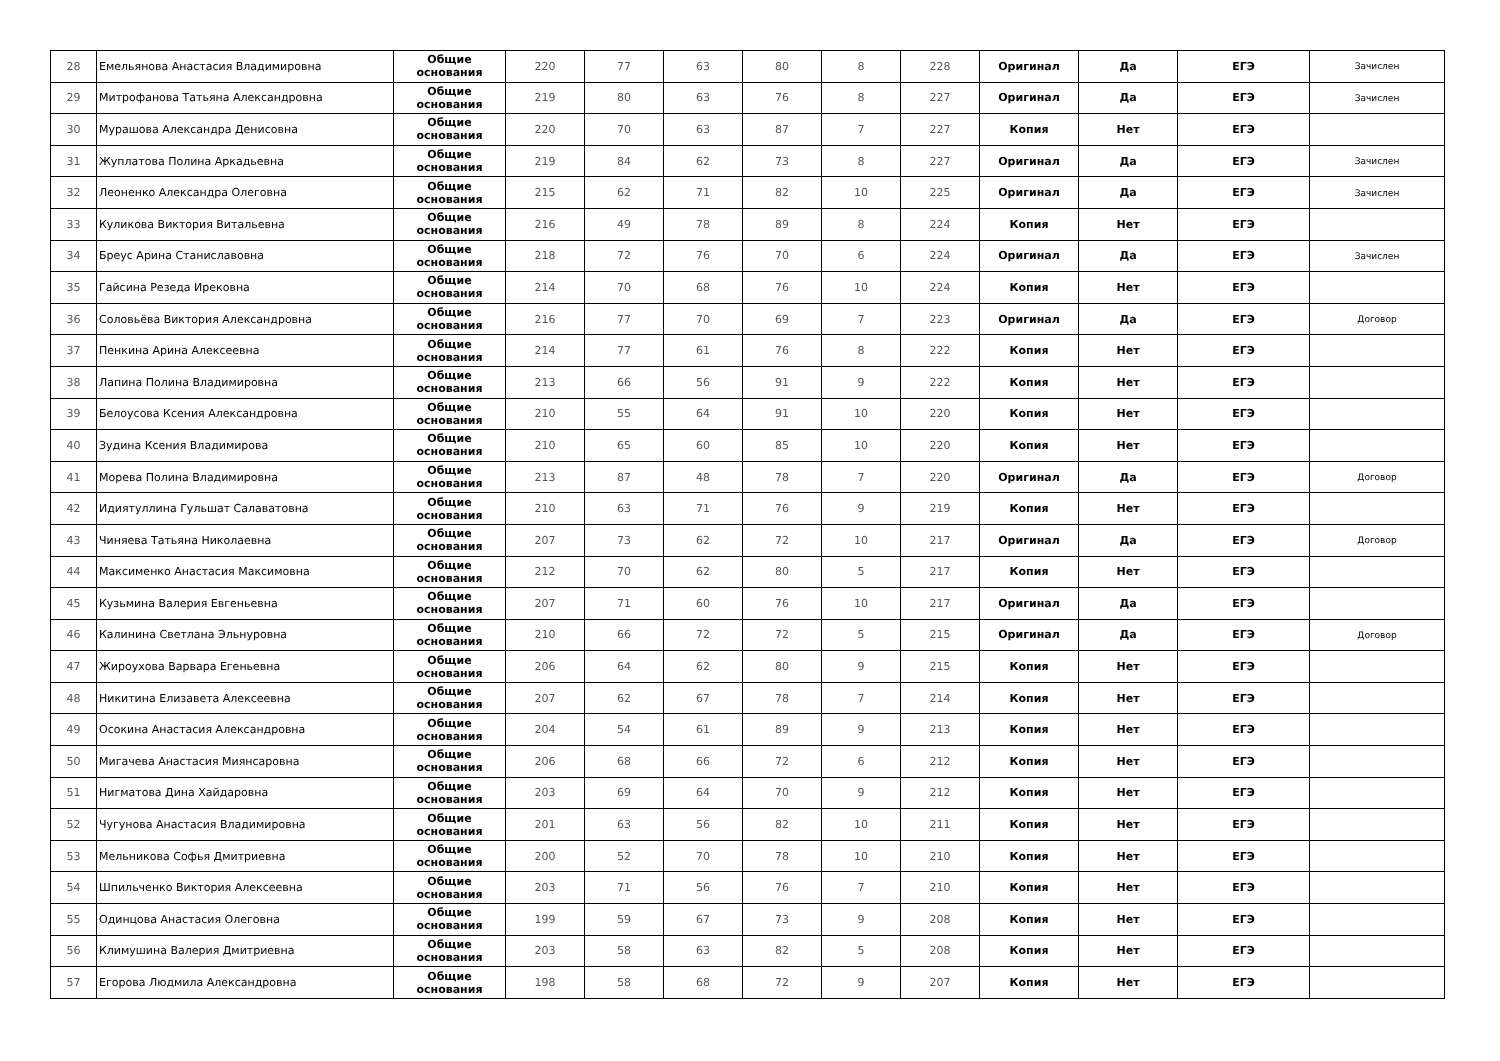| 28 | Емельянова Анастасия Владимировна | Общие основания | 220 | 77 | 63 | 80 | 8 | 228 | Оригинал | Да | ЕГЭ | Зачислен |
| 29 | Митрофанова Татьяна Александровна | Общие основания | 219 | 80 | 63 | 76 | 8 | 227 | Оригинал | Да | ЕГЭ | Зачислен |
| 30 | Мурашова Александра Денисовна | Общие основания | 220 | 70 | 63 | 87 | 7 | 227 | Копия | Нет | ЕГЭ | |
| 31 | Жуплатова Полина Аркадьевна | Общие основания | 219 | 84 | 62 | 73 | 8 | 227 | Оригинал | Да | ЕГЭ | Зачислен |
| 32 | Леоненко Александра Олеговна | Общие основания | 215 | 62 | 71 | 82 | 10 | 225 | Оригинал | Да | ЕГЭ | Зачислен |
| 33 | Куликова Виктория Витальевна | Общие основания | 216 | 49 | 78 | 89 | 8 | 224 | Копия | Нет | ЕГЭ | |
| 34 | Бреус Арина Станиславовна | Общие основания | 218 | 72 | 76 | 70 | 6 | 224 | Оригинал | Да | ЕГЭ | Зачислен |
| 35 | Гайсина Резеда Ирековна | Общие основания | 214 | 70 | 68 | 76 | 10 | 224 | Копия | Нет | ЕГЭ | |
| 36 | Соловьёва Виктория Александровна | Общие основания | 216 | 77 | 70 | 69 | 7 | 223 | Оригинал | Да | ЕГЭ | Договор |
| 37 | Пенкина Арина Алексеевна | Общие основания | 214 | 77 | 61 | 76 | 8 | 222 | Копия | Нет | ЕГЭ | |
| 38 | Лапина Полина Владимировна | Общие основания | 213 | 66 | 56 | 91 | 9 | 222 | Копия | Нет | ЕГЭ | |
| 39 | Белоусова Ксения Александровна | Общие основания | 210 | 55 | 64 | 91 | 10 | 220 | Копия | Нет | ЕГЭ | |
| 40 | Зудина Ксения Владимирова | Общие основания | 210 | 65 | 60 | 85 | 10 | 220 | Копия | Нет | ЕГЭ | |
| 41 | Морева Полина Владимировна | Общие основания | 213 | 87 | 48 | 78 | 7 | 220 | Оригинал | Да | ЕГЭ | Договор |
| 42 | Идиятуллина Гульшат Салаватовна | Общие основания | 210 | 63 | 71 | 76 | 9 | 219 | Копия | Нет | ЕГЭ | |
| 43 | Чиняева Татьяна Николаевна | Общие основания | 207 | 73 | 62 | 72 | 10 | 217 | Оригинал | Да | ЕГЭ | Договор |
| 44 | Максименко Анастасия Максимовна | Общие основания | 212 | 70 | 62 | 80 | 5 | 217 | Копия | Нет | ЕГЭ | |
| 45 | Кузьмина Валерия Евгеньевна | Общие основания | 207 | 71 | 60 | 76 | 10 | 217 | Оригинал | Да | ЕГЭ | |
| 46 | Калинина Светлана Эльнуровна | Общие основания | 210 | 66 | 72 | 72 | 5 | 215 | Оригинал | Да | ЕГЭ | Договор |
| 47 | Жироухова Варвара Егеньевна | Общие основания | 206 | 64 | 62 | 80 | 9 | 215 | Копия | Нет | ЕГЭ | |
| 48 | Никитина Елизавета Алексеевна | Общие основания | 207 | 62 | 67 | 78 | 7 | 214 | Копия | Нет | ЕГЭ | |
| 49 | Осокина Анастасия Александровна | Общие основания | 204 | 54 | 61 | 89 | 9 | 213 | Копия | Нет | ЕГЭ | |
| 50 | Мигачева Анастасия Миянсаровна | Общие основания | 206 | 68 | 66 | 72 | 6 | 212 | Копия | Нет | ЕГЭ | |
| 51 | Нигматова Дина Хайдаровна | Общие основания | 203 | 69 | 64 | 70 | 9 | 212 | Копия | Нет | ЕГЭ | |
| 52 | Чугунова Анастасия Владимировна | Общие основания | 201 | 63 | 56 | 82 | 10 | 211 | Копия | Нет | ЕГЭ | |
| 53 | Мельникова Софья Дмитриевна | Общие основания | 200 | 52 | 70 | 78 | 10 | 210 | Копия | Нет | ЕГЭ | |
| 54 | Шпильченко Виктория Алексеевна | Общие основания | 203 | 71 | 56 | 76 | 7 | 210 | Копия | Нет | ЕГЭ | |
| 55 | Одинцова Анастасия Олеговна | Общие основания | 199 | 59 | 67 | 73 | 9 | 208 | Копия | Нет | ЕГЭ | |
| 56 | Климушина Валерия Дмитриевна | Общие основания | 203 | 58 | 63 | 82 | 5 | 208 | Копия | Нет | ЕГЭ | |
| 57 | Егорова Людмила Александровна | Общие основания | 198 | 58 | 68 | 72 | 9 | 207 | Копия | Нет | ЕГЭ | |